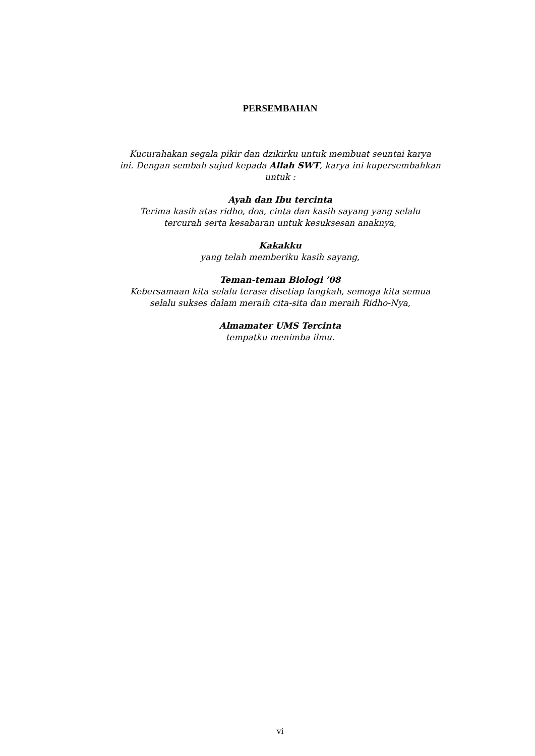PERSEMBAHAN
Kucurahakan segala pikir dan dzikirku untuk membuat seuntai karya
ini. Dengan sembah sujud kepada Allah SWT, karya ini kupersembahkan
untuk :
Ayah dan Ibu tercinta
Terima kasih atas ridho, doa, cinta dan kasih sayang yang selalu
tercurah serta kesabaran untuk kesuksesan anaknya,
Kakakku
yang telah memberiku kasih sayang,
Teman-teman Biologi ’08
Kebersamaan kita selalu terasa disetiap langkah, semoga kita semua
selalu sukses dalam meraih cita-sita dan meraih Ridho-Nya,
Almamater UMS Tercinta
tempatku menimba ilmu.
vi